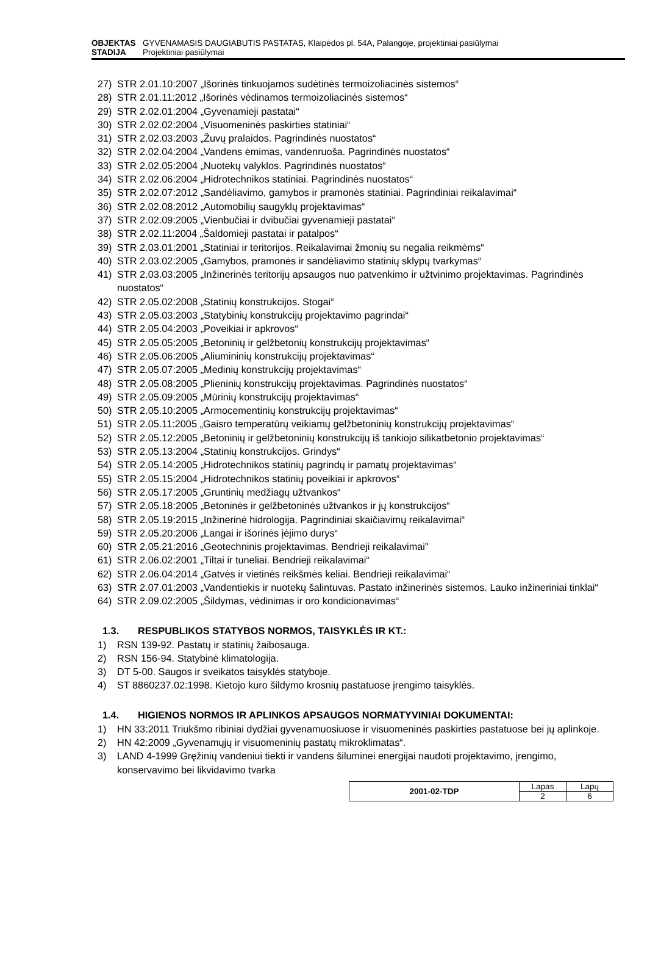OBJEKTAS GYVENAMASIS DAUGIABUTIS PASTATAS, Klaipėdos pl. 54A, Palangoje, projektiniai pasiūlymai
STADIJA Projektiniai pasiūlymai
27) STR 2.01.10:2007 „Išorinės tinkuojamos sudėtinės termoizoliacinės sistemos“
28) STR 2.01.11:2012 „Išorinės vėdinamos termoizoliacinės sistemos“
29) STR 2.02.01:2004 „Gyvenamieji pastatai“
30) STR 2.02.02:2004 „Visuomeninės paskirties statiniai“
31) STR 2.02.03:2003 „Žuvų pralaidos. Pagrindinės nuostatos“
32) STR 2.02.04:2004 „Vandens ėmimas, vandenruoša. Pagrindinės nuostatos“
33) STR 2.02.05:2004 „Nuotekų valyklos. Pagrindinės nuostatos“
34) STR 2.02.06:2004 „Hidrotechnikos statiniai. Pagrindinės nuostatos“
35) STR 2.02.07:2012 „Sandėliavimo, gamybos ir pramonės statiniai. Pagrindiniai reikalavimai“
36) STR 2.02.08:2012 „Automobilių saugyklų projektavimas“
37) STR 2.02.09:2005 „Vienbučiai ir dvibučiai gyvenamieji pastatai“
38) STR 2.02.11:2004 „Šaldomieji pastatai ir patalpos“
39) STR 2.03.01:2001 „Statiniai ir teritorijos. Reikalavimai žmonių su negalia reikmėms“
40) STR 2.03.02:2005 „Gamybos, pramonės ir sandėliavimo statinių sklypų tvarkymas“
41) STR 2.03.03:2005 „Inžinerinės teritorijų apsaugos nuo patvenkimo ir užtvinimo projektavimas. Pagrindinės nuostatos“
42) STR 2.05.02:2008 „Statinių konstrukcijos. Stogai“
43) STR 2.05.03:2003 „Statybinių konstrukcijų projektavimo pagrindai“
44) STR 2.05.04:2003 „Poveikiai ir apkrovos“
45) STR 2.05.05:2005 „Betoninių ir gelžbetonių konstrukcijų projektavimas“
46) STR 2.05.06:2005 „Aliumininių konstrukcijų projektavimas“
47) STR 2.05.07:2005 „Medinių konstrukcijų projektavimas“
48) STR 2.05.08:2005 „Plieninių konstrukcijų projektavimas. Pagrindinės nuostatos“
49) STR 2.05.09:2005 „Mūrinių konstrukcijų projektavimas“
50) STR 2.05.10:2005 „Armocementinių konstrukcijų projektavimas“
51) STR 2.05.11:2005 „Gaisro temperatūrų veikiamų gelžbetoninių konstrukcijų projektavimas“
52) STR 2.05.12:2005 „Betoninių ir gelžbetoninių konstrukcijų iš tankiojo silikatbetonio projektavimas“
53) STR 2.05.13:2004 „Statinių konstrukcijos. Grindys“
54) STR 2.05.14:2005 „Hidrotechnikos statinių pagrindų ir pamatų projektavimas“
55) STR 2.05.15:2004 „Hidrotechnikos statinių poveikiai ir apkrovos“
56) STR 2.05.17:2005 „Gruntinių medžiagų užtvankos“
57) STR 2.05.18:2005 „Betoninės ir gelžbetoninės užtvankos ir jų konstrukcijos“
58) STR 2.05.19:2015 „Inžinerinė hidrologija. Pagrindiniai skaičiavimų reikalavimai“
59) STR 2.05.20:2006 „Langai ir išorinės įėjimo durys“
60) STR 2.05.21:2016 „Geotechninis projektavimas. Bendrieji reikalavimai"
61) STR 2.06.02:2001 „Tiltai ir tuneliai. Bendrieji reikalavimai“
62) STR 2.06.04:2014 „Gatvės ir vietinės reikšmės keliai. Bendrieji reikalavimai“
63) STR 2.07.01:2003 „Vandentiekis ir nuotekų šalintuvas. Pastato inžinerinės sistemos. Lauko inžineriniai tinklai“
64) STR 2.09.02:2005 „Šildymas, vėdinimas ir oro kondicionavimas“
1.3. RESPUBLIKOS STATYBOS NORMOS, TAISYKLĖS IR KT.:
1) RSN 139-92. Pastatų ir statinių žaibosauga.
2) RSN 156-94. Statybinė klimatologija.
3) DT 5-00. Saugos ir sveikatos taisyklės statyboje.
4) ST 8860237.02:1998. Kietojo kuro šildymo krosnių pastatuose įrengimo taisyklės.
1.4. HIGIENOS NORMOS IR APLINKOS APSAUGOS NORMATYVINIAI DOKUMENTAI:
1) HN 33:2011 Triukšmo ribiniai dydžiai gyvenamuosiuose ir visuomeninės paskirties pastatuose bei jų aplinkoje.
2) HN 42:2009 „Gyvenamųjų ir visuomeninių pastatų mikroklimatas“.
3) LAND 4-1999 Gręžinių vandeniui tiekti ir vandens šiluminei energijai naudoti projektavimo, įrengimo, konservavimo bei likvidavimo tvarka
| 2001-02-TDP | Lapas | Lapų |
| | 2 | 6 |